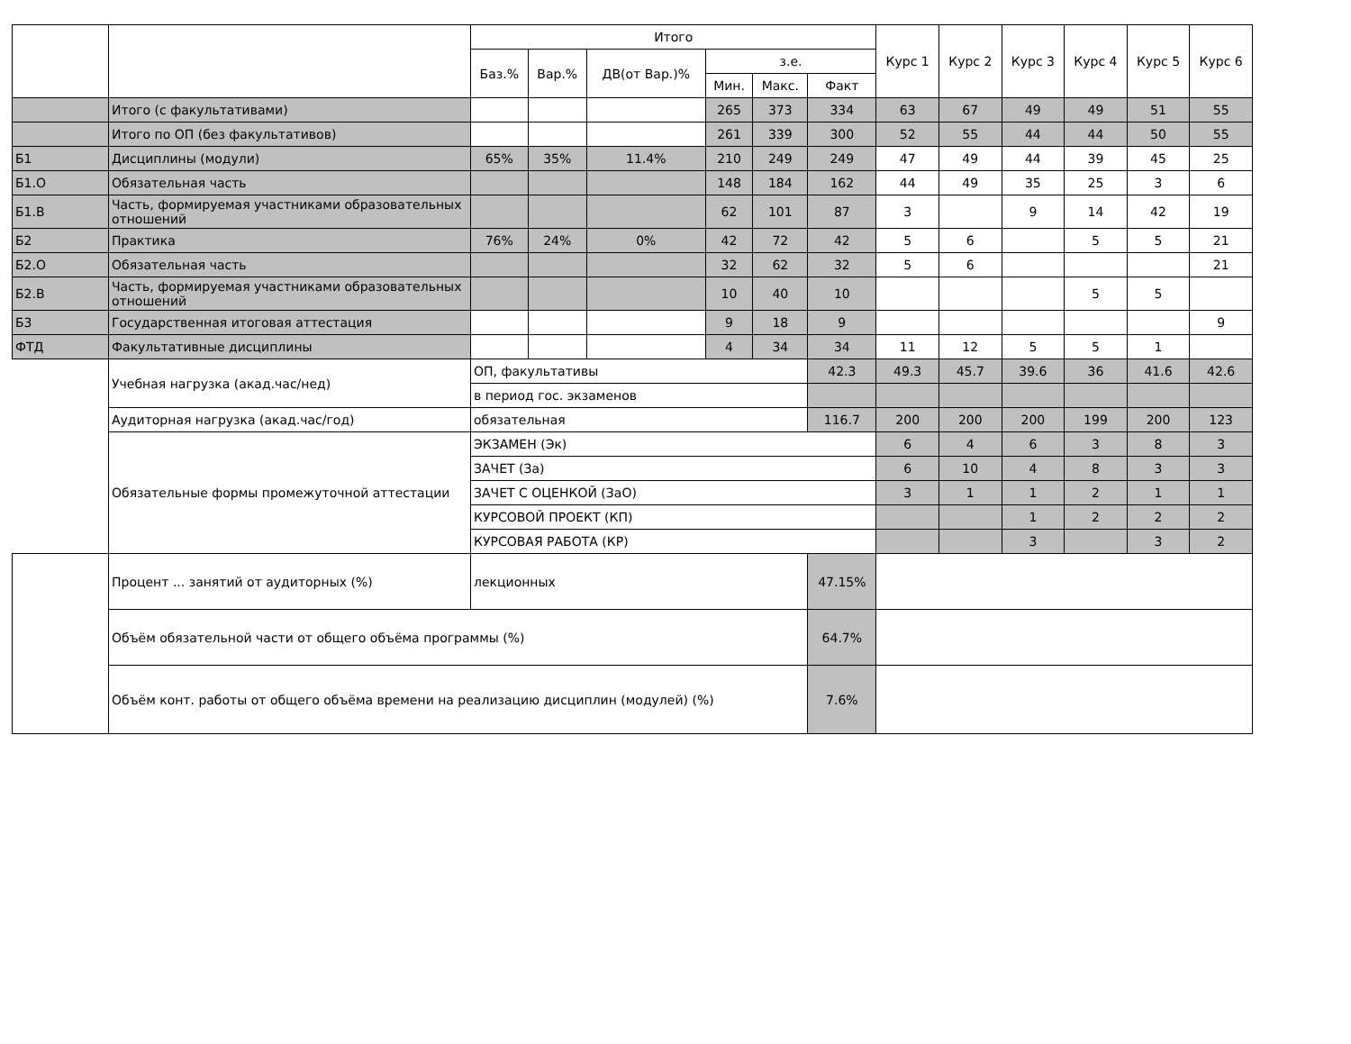| | | Итого | | | | | | Курс 1 | Курс 2 | Курс 3 | Курс 4 | Курс 5 | Курс 6 |
| --- | --- | --- | --- | --- | --- | --- | --- | --- | --- | --- | --- | --- | --- |
| | | Баз.% | Вар.% | ДВ(от Вар.)% | з.е. | | | | | | | | |
| | | | | | Мин. | Макс. | Факт | | | | | | |
| | Итого (с факультативами) | | | | 265 | 373 | 334 | 63 | 67 | 49 | 49 | 51 | 55 |
| | Итого по ОП (без факультативов) | | | | 261 | 339 | 300 | 52 | 55 | 44 | 44 | 50 | 55 |
| Б1 | Дисциплины (модули) | 65% | 35% | 11.4% | 210 | 249 | 249 | 47 | 49 | 44 | 39 | 45 | 25 |
| Б1.О | Обязательная часть | | | | 148 | 184 | 162 | 44 | 49 | 35 | 25 | 3 | 6 |
| Б1.В | Часть, формируемая участниками образовательных отношений | | | | 62 | 101 | 87 | 3 | | 9 | 14 | 42 | 19 |
| Б2 | Практика | 76% | 24% | 0% | 42 | 72 | 42 | 5 | 6 | | 5 | 5 | 21 |
| Б2.О | Обязательная часть | | | | 32 | 62 | 32 | 5 | 6 | | | | 21 |
| Б2.В | Часть, формируемая участниками образовательных отношений | | | | 10 | 40 | 10 | | | | 5 | 5 | |
| Б3 | Государственная итоговая аттестация | | | | 9 | 18 | 9 | | | | | | 9 |
| ФТД | Факультативные дисциплины | | | | 4 | 34 | 34 | 11 | 12 | 5 | 5 | 1 | |
| | Учебная нагрузка (акад.час/нед) | ОП, факультативы | | | | | 42.3 | 49.3 | 45.7 | 39.6 | 36 | 41.6 | 42.6 |
| | | в период гос. экзаменов | | | | | | | | | | | |
| | Аудиторная нагрузка (акад.час/год) | обязательная | | | | | 116.7 | 200 | 200 | 200 | 199 | 200 | 123 |
| | Обязательные формы промежуточной аттестации | ЭКЗАМЕН (Эк) | | | | | | 6 | 4 | 6 | 3 | 8 | 3 |
| | | ЗАЧЕТ (За) | | | | | | 6 | 10 | 4 | 8 | 3 | 3 |
| | | ЗАЧЕТ С ОЦЕНКОЙ (ЗаО) | | | | | | 3 | 1 | 1 | 2 | 1 | 1 |
| | | КУРСОВОЙ ПРОЕКТ (КП) | | | | | | | | 1 | 2 | 2 | 2 |
| | | КУРСОВАЯ РАБОТА (КР) | | | | | | | | 3 | | 3 | 2 |
| | Процент ... занятий от аудиторных (%) | лекционных | | | | | 47.15% | | | | | | |
| | Объём обязательной части от общего объёма программы (%) | | | | | | 64.7% | | | | | | |
| | Объём конт. работы от общего объёма времени на реализацию дисциплин (модулей) (%) | | | | | | 7.6% | | | | | | |